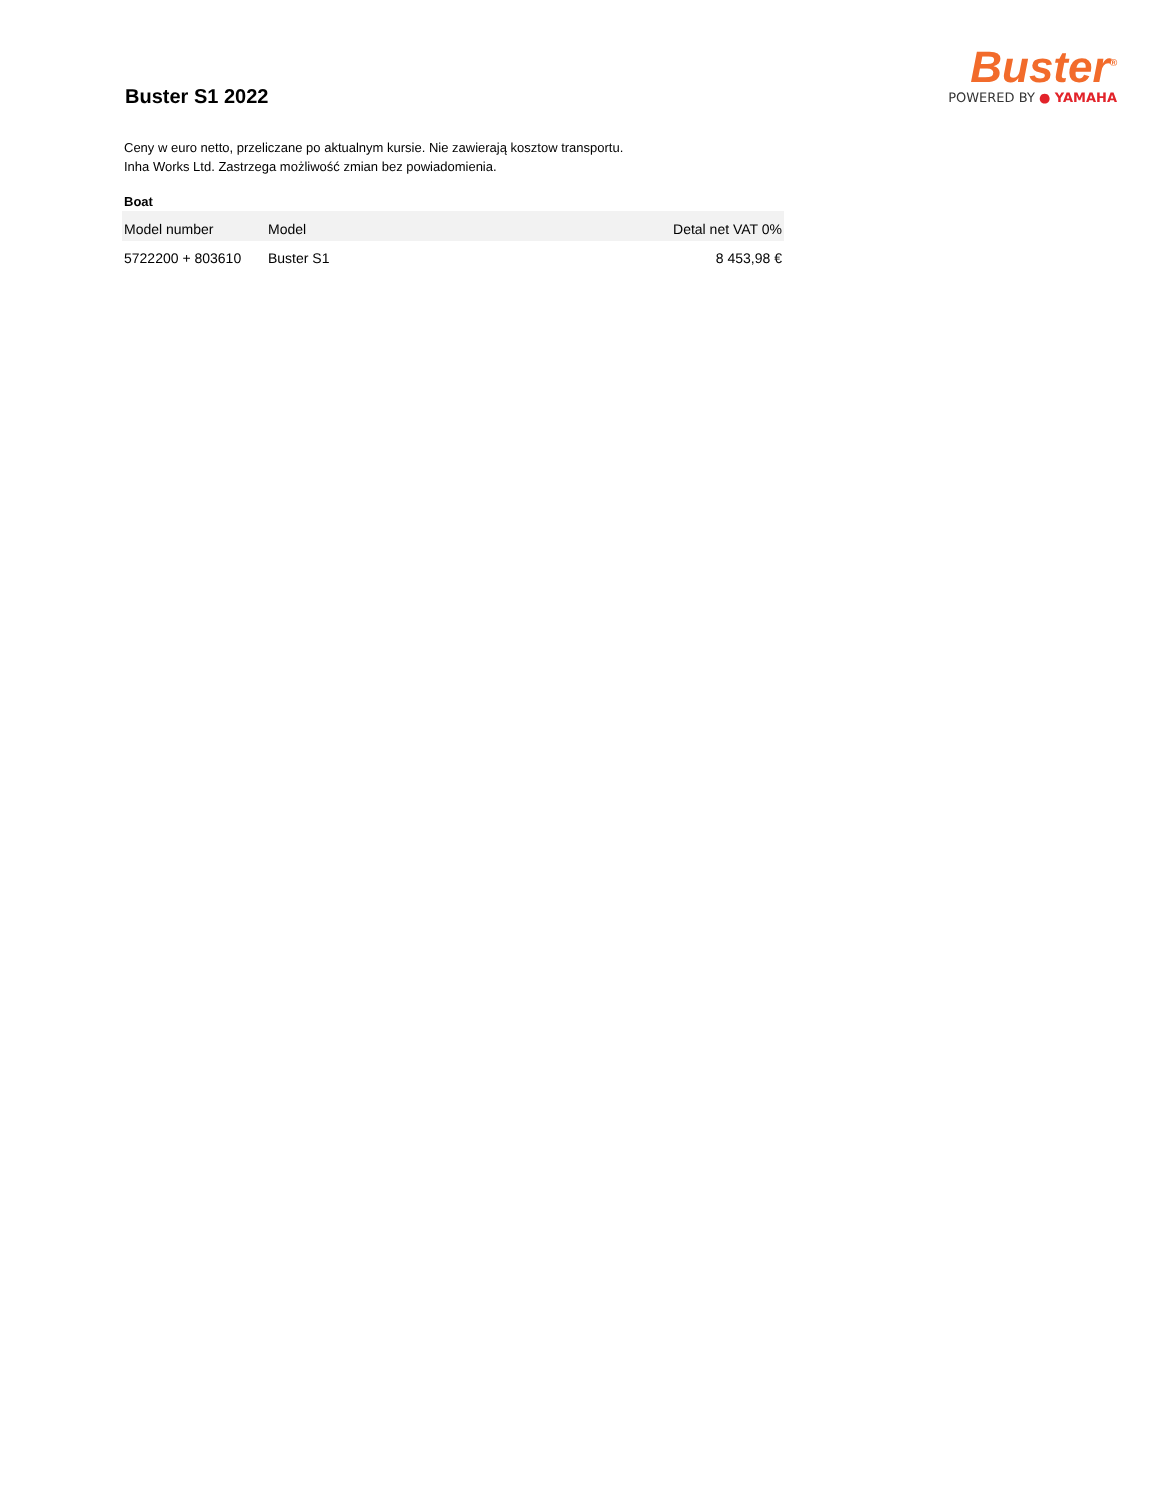Buster S1 2022
Buster<sup>®</sup>
POWERED BY ● YAMAHA
Ceny w euro netto, przeliczane po aktualnym kursie. Nie zawierają kosztow transportu.
Inha Works Ltd. Zastrzega możliwość zmian bez powiadomienia.
Boat
| Model number | Model | Detal net VAT 0% |
| --- | --- | --- |
| 5722200 + 803610 | Buster S1 | 8 453,98 € |